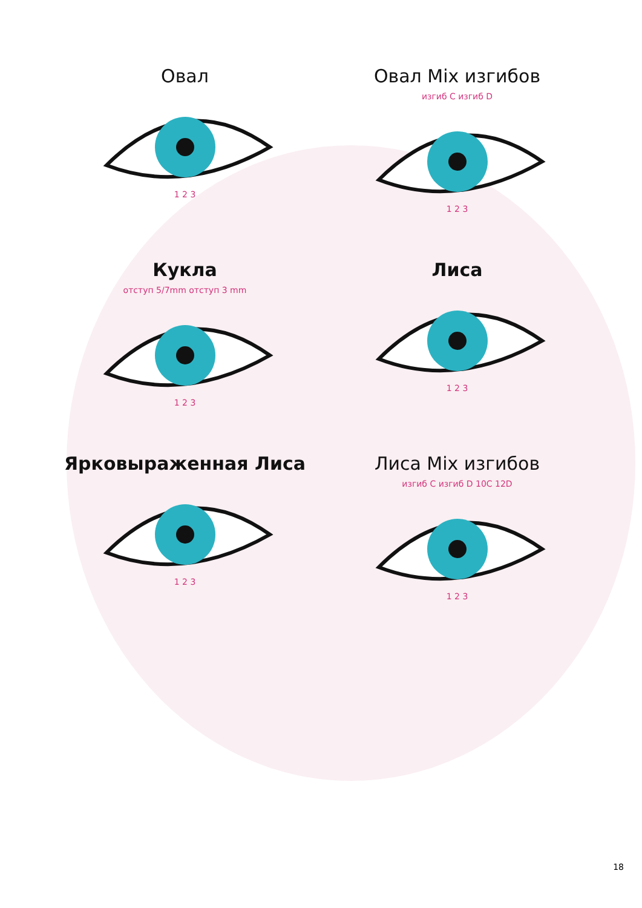Овал
1 2 3
Овал Mix изгибов
изгиб C изгиб D
1 2 3
Кукла
отступ 5/7mm отступ 3 mm
1 2 3
Лиса
1 2 3
Ярковыраженная Лиса
1 2 3
Лиса Mix изгибов
изгиб C изгиб D 10C 12D
1 2 3
18